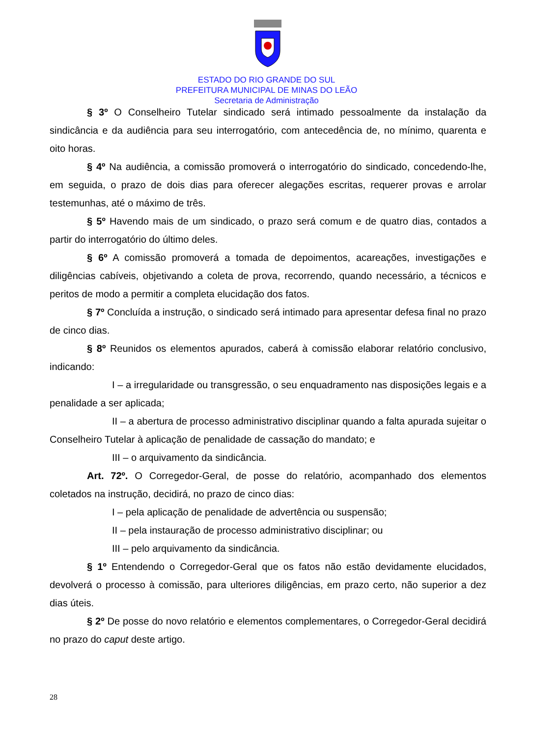ESTADO DO RIO GRANDE DO SUL
PREFEITURA MUNICIPAL DE MINAS DO LEÃO
Secretaria de Administração
§ 3º O Conselheiro Tutelar sindicado será intimado pessoalmente da instalação da sindicância e da audiência para seu interrogatório, com antecedência de, no mínimo, quarenta e oito horas.
§ 4º Na audiência, a comissão promoverá o interrogatório do sindicado, concedendo-lhe, em seguida, o prazo de dois dias para oferecer alegações escritas, requerer provas e arrolar testemunhas, até o máximo de três.
§ 5º Havendo mais de um sindicado, o prazo será comum e de quatro dias, contados a partir do interrogatório do último deles.
§ 6º A comissão promoverá a tomada de depoimentos, acareações, investigações e diligências cabíveis, objetivando a coleta de prova, recorrendo, quando necessário, a técnicos e peritos de modo a permitir a completa elucidação dos fatos.
§ 7º Concluída a instrução, o sindicado será intimado para apresentar defesa final no prazo de cinco dias.
§ 8º Reunidos os elementos apurados, caberá à comissão elaborar relatório conclusivo, indicando:
I – a irregularidade ou transgressão, o seu enquadramento nas disposições legais e a penalidade a ser aplicada;
II – a abertura de processo administrativo disciplinar quando a falta apurada sujeitar o Conselheiro Tutelar à aplicação de penalidade de cassação do mandato; e
III – o arquivamento da sindicância.
Art. 72º. O Corregedor-Geral, de posse do relatório, acompanhado dos elementos coletados na instrução, decidirá, no prazo de cinco dias:
I – pela aplicação de penalidade de advertência ou suspensão;
II – pela instauração de processo administrativo disciplinar; ou
III – pelo arquivamento da sindicância.
§ 1º Entendendo o Corregedor-Geral que os fatos não estão devidamente elucidados, devolverá o processo à comissão, para ulteriores diligências, em prazo certo, não superior a dez dias úteis.
§ 2º De posse do novo relatório e elementos complementares, o Corregedor-Geral decidirá no prazo do caput deste artigo.
28